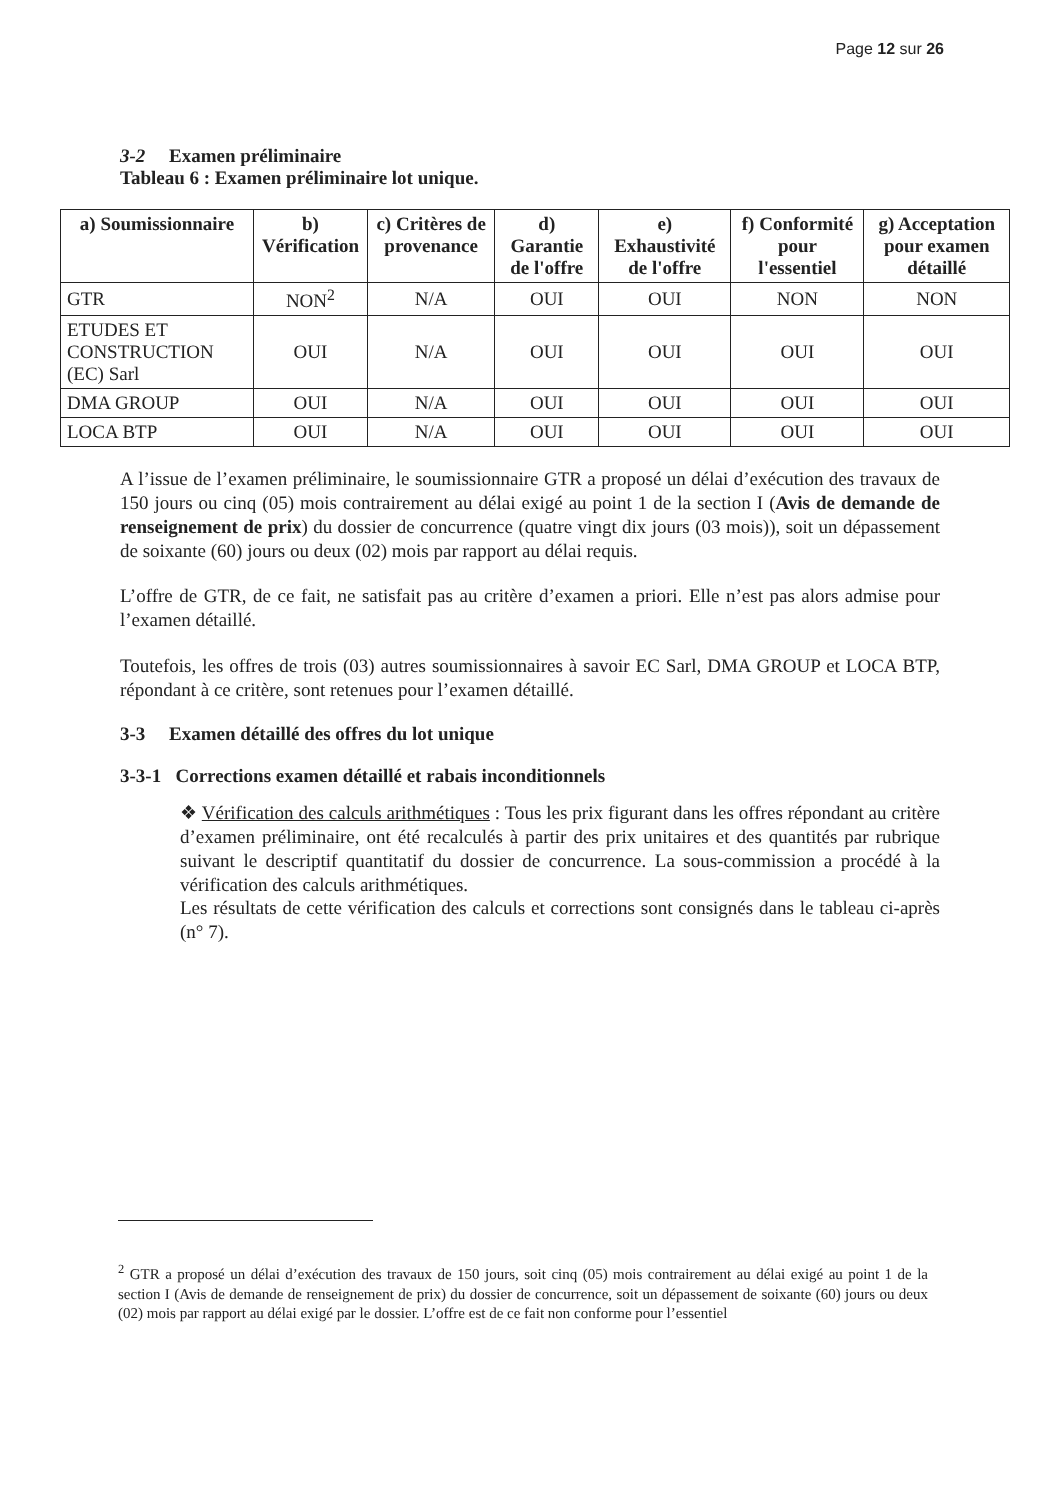Page 12 sur 26
3-2 Examen préliminaire
Tableau 6 : Examen préliminaire lot unique.
| a) Soumissionnaire | b) Vérification | c) Critères de provenance | d) Garantie de l'offre | e) Exhaustivité de l'offre | f) Conformité pour l'essentiel | g) Acceptation pour examen détaillé |
| --- | --- | --- | --- | --- | --- | --- |
| GTR | NON<sup>2</sup> | N/A | OUI | OUI | NON | NON |
| ETUDES ET CONSTRUCTION (EC) Sarl | OUI | N/A | OUI | OUI | OUI | OUI |
| DMA GROUP | OUI | N/A | OUI | OUI | OUI | OUI |
| LOCA BTP | OUI | N/A | OUI | OUI | OUI | OUI |
A l’issue de l’examen préliminaire, le soumissionnaire GTR a proposé un délai d’exécution des travaux de 150 jours ou cinq (05) mois contrairement au délai exigé au point 1 de la section I (Avis de demande de renseignement de prix) du dossier de concurrence (quatre vingt dix jours (03 mois)), soit un dépassement de soixante (60) jours ou deux (02) mois par rapport au délai requis.
L’offre de GTR, de ce fait, ne satisfait pas au critère d’examen a priori. Elle n’est pas alors admise pour l’examen détaillé.
Toutefois, les offres de trois (03) autres soumissionnaires à savoir EC Sarl, DMA GROUP et LOCA BTP, répondant à ce critère, sont retenues pour l’examen détaillé.
3-3 Examen détaillé des offres du lot unique
3-3-1 Corrections examen détaillé et rabais inconditionnels
❖ Vérification des calculs arithmétiques : Tous les prix figurant dans les offres répondant au critère d’examen préliminaire, ont été recalculés à partir des prix unitaires et des quantités par rubrique suivant le descriptif quantitatif du dossier de concurrence. La sous-commission a procédé à la vérification des calculs arithmétiques.
Les résultats de cette vérification des calculs et corrections sont consignés dans le tableau ci-après (n° 7).
<sup>2</sup> GTR a proposé un délai d’exécution des travaux de 150 jours, soit cinq (05) mois contrairement au délai exigé au point 1 de la section I (Avis de demande de renseignement de prix) du dossier de concurrence, soit un dépassement de soixante (60) jours ou deux (02) mois par rapport au délai exigé par le dossier. L’offre est de ce fait non conforme pour l’essentiel